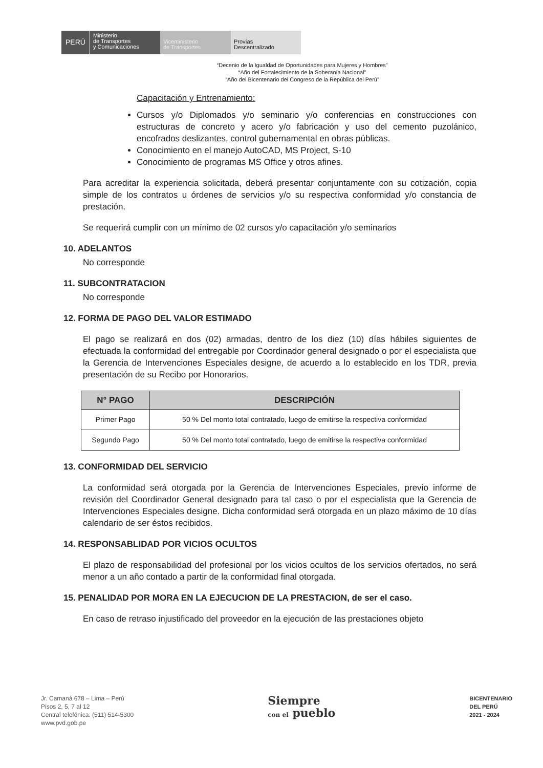PERÚ
Ministerio
de Transportes
y Comunicaciones
Viceministerio
de Transportes
Provías
Descentralizado
“Decenio de la Igualdad de Oportunidades para Mujeres y Hombres”
“Año del Fortalecimiento de la Soberanía Nacional”
“Año del Bicentenario del Congreso de la República del Perú”
Capacitación y Entrenamiento:
Cursos y/o Diplomados y/o seminario y/o conferencias en construcciones con estructuras de concreto y acero y/o fabricación y uso del cemento puzolánico, encofrados deslizantes, control gubernamental en obras públicas.
Conocimiento en el manejo AutoCAD, MS Project, S-10
Conocimiento de programas MS Office y otros afines.
Para acreditar la experiencia solicitada, deberá presentar conjuntamente con su cotización, copia simple de los contratos u órdenes de servicios y/o su respectiva conformidad y/o constancia de prestación.
Se requerirá cumplir con un mínimo de 02 cursos y/o capacitación y/o seminarios
10. ADELANTOS
No corresponde
11. SUBCONTRATACION
No corresponde
12. FORMA DE PAGO DEL VALOR ESTIMADO
El pago se realizará en dos (02) armadas, dentro de los diez (10) días hábiles siguientes de efectuada la conformidad del entregable por Coordinador general designado o por el especialista que la Gerencia de Intervenciones Especiales designe, de acuerdo a lo establecido en los TDR, previa presentación de su Recibo por Honorarios.
| N° PAGO | DESCRIPCIÓN |
| --- | --- |
| Primer Pago | 50 % Del monto total contratado, luego de emitirse la respectiva conformidad |
| Segundo Pago | 50 % Del monto total contratado, luego de emitirse la respectiva conformidad |
13. CONFORMIDAD DEL SERVICIO
La conformidad será otorgada por la Gerencia de Intervenciones Especiales, previo informe de revisión del Coordinador General designado para tal caso o por el especialista que la Gerencia de Intervenciones Especiales designe. Dicha conformidad será otorgada en un plazo máximo de 10 días calendario de ser éstos recibidos.
14. RESPONSABLIDAD POR VICIOS OCULTOS
El plazo de responsabilidad del profesional por los vicios ocultos de los servicios ofertados, no será menor a un año contado a partir de la conformidad final otorgada.
15. PENALIDAD POR MORA EN LA EJECUCION DE LA PRESTACION, de ser el caso.
En caso de retraso injustificado del proveedor en la ejecución de las prestaciones objeto
Jr. Camaná 678 – Lima – Perú
Pisos 2, 5, 7 al 12
Central telefónica. (511) 514-5300
www.pvd.gob.pe
Siempre
con el pueblo
BICENTENARIO
DEL PERÚ
2021 - 2024